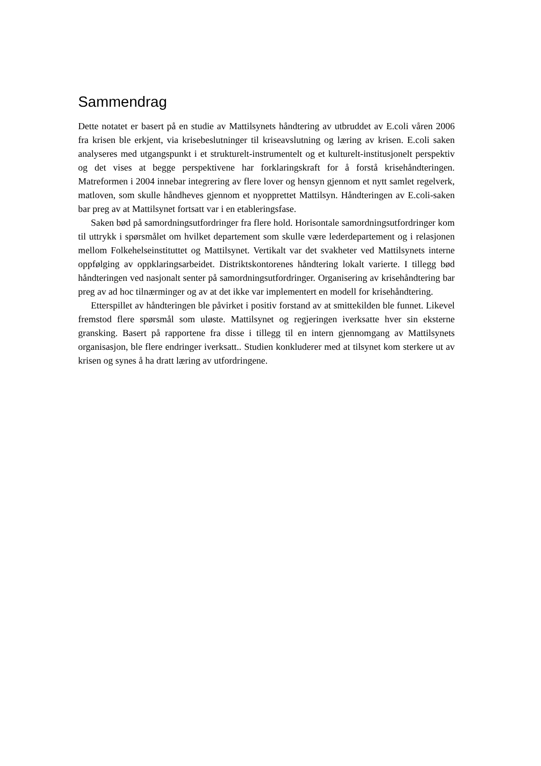Sammendrag
Dette notatet er basert på en studie av Mattilsynets håndtering av utbruddet av E.coli våren 2006 fra krisen ble erkjent, via krisebeslutninger til kriseavslutning og læring av krisen. E.coli saken analyseres med utgangspunkt i et strukturelt-instrumentelt og et kulturelt-institusjonelt perspektiv og det vises at begge perspektivene har forklaringskraft for å forstå krisehåndteringen. Matreformen i 2004 innebar integrering av flere lover og hensyn gjennom et nytt samlet regelverk, matloven, som skulle håndheves gjennom et nyopprettet Mattilsyn. Håndteringen av E.coli-saken bar preg av at Mattilsynet fortsatt var i en etableringsfase.
Saken bød på samordningsutfordringer fra flere hold. Horisontale samordningsutfordringer kom til uttrykk i spørsmålet om hvilket departement som skulle være lederdepartement og i relasjonen mellom Folkehelseinstituttet og Mattilsynet. Vertikalt var det svakheter ved Mattilsynets interne oppfølging av oppklaringsarbeidet. Distriktskontorenes håndtering lokalt varierte. I tillegg bød håndteringen ved nasjonalt senter på samordningsutfordringer. Organisering av krisehåndtering bar preg av ad hoc tilnærminger og av at det ikke var implementert en modell for krisehåndtering.
Etterspillet av håndteringen ble påvirket i positiv forstand av at smittekilden ble funnet. Likevel fremstod flere spørsmål som uløste. Mattilsynet og regjeringen iverksatte hver sin eksterne gransking. Basert på rapportene fra disse i tillegg til en intern gjennomgang av Mattilsynets organisasjon, ble flere endringer iverksatt.. Studien konkluderer med at tilsynet kom sterkere ut av krisen og synes å ha dratt læring av utfordringene.